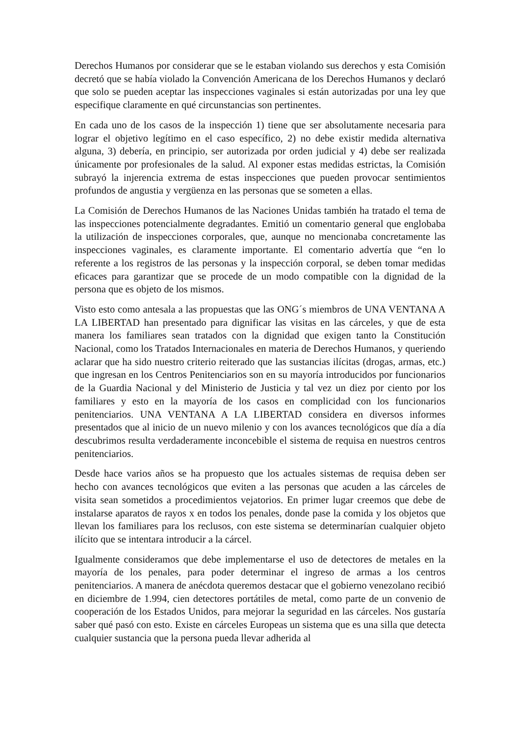Derechos Humanos por considerar que se le estaban violando sus derechos y esta Comisión decretó que se había violado la Convención Americana de los Derechos Humanos y declaró que solo se pueden aceptar las inspecciones vaginales si están autorizadas por una ley que especifique claramente en qué circunstancias son pertinentes.
En cada uno de los casos de la inspección 1) tiene que ser absolutamente necesaria para lograr el objetivo legítimo en el caso específico, 2) no debe existir medida alternativa alguna, 3) debería, en principio, ser autorizada por orden judicial y 4) debe ser realizada únicamente por profesionales de la salud. Al exponer estas medidas estrictas, la Comisión subrayó la injerencia extrema de estas inspecciones que pueden provocar sentimientos profundos de angustia y vergüenza en las personas que se someten a ellas.
La Comisión de Derechos Humanos de las Naciones Unidas también ha tratado el tema de las inspecciones potencialmente degradantes. Emitió un comentario general que englobaba la utilización de inspecciones corporales, que, aunque no mencionaba concretamente las inspecciones vaginales, es claramente importante. El comentario advertía que “en lo referente a los registros de las personas y la inspección corporal, se deben tomar medidas eficaces para garantizar que se procede de un modo compatible con la dignidad de la persona que es objeto de los mismos.
Visto esto como antesala a las propuestas que las ONG´s miembros de UNA VENTANA A LA LIBERTAD han presentado para dignificar las visitas en las cárceles, y que de esta manera los familiares sean tratados con la dignidad que exigen tanto la Constitución Nacional, como los Tratados Internacionales en materia de Derechos Humanos, y queriendo aclarar que ha sido nuestro criterio reiterado que las sustancias ilícitas (drogas, armas, etc.) que ingresan en los Centros Penitenciarios son en su mayoría introducidos por funcionarios de la Guardia Nacional y del Ministerio de Justicia y tal vez un diez por ciento por los familiares y esto en la mayoría de los casos en complicidad con los funcionarios penitenciarios. UNA VENTANA A LA LIBERTAD considera en diversos informes presentados que al inicio de un nuevo milenio y con los avances tecnológicos que día a día descubrimos resulta verdaderamente inconcebible el sistema de requisa en nuestros centros penitenciarios.
Desde hace varios años se ha propuesto que los actuales sistemas de requisa deben ser hecho con avances tecnológicos que eviten a las personas que acuden a las cárceles de visita sean sometidos a procedimientos vejatorios. En primer lugar creemos que debe de instalarse aparatos de rayos x en todos los penales, donde pase la comida y los objetos que llevan los familiares para los reclusos, con este sistema se determinarían cualquier objeto ilícito que se intentara introducir a la cárcel.
Igualmente consideramos que debe implementarse el uso de detectores de metales en la mayoría de los penales, para poder determinar el ingreso de armas a los centros penitenciarios. A manera de anécdota queremos destacar que el gobierno venezolano recibió en diciembre de 1.994, cien detectores portátiles de metal, como parte de un convenio de cooperación de los Estados Unidos, para mejorar la seguridad en las cárceles. Nos gustaría saber qué pasó con esto. Existe en cárceles Europeas un sistema que es una silla que detecta cualquier sustancia que la persona pueda llevar adherida al